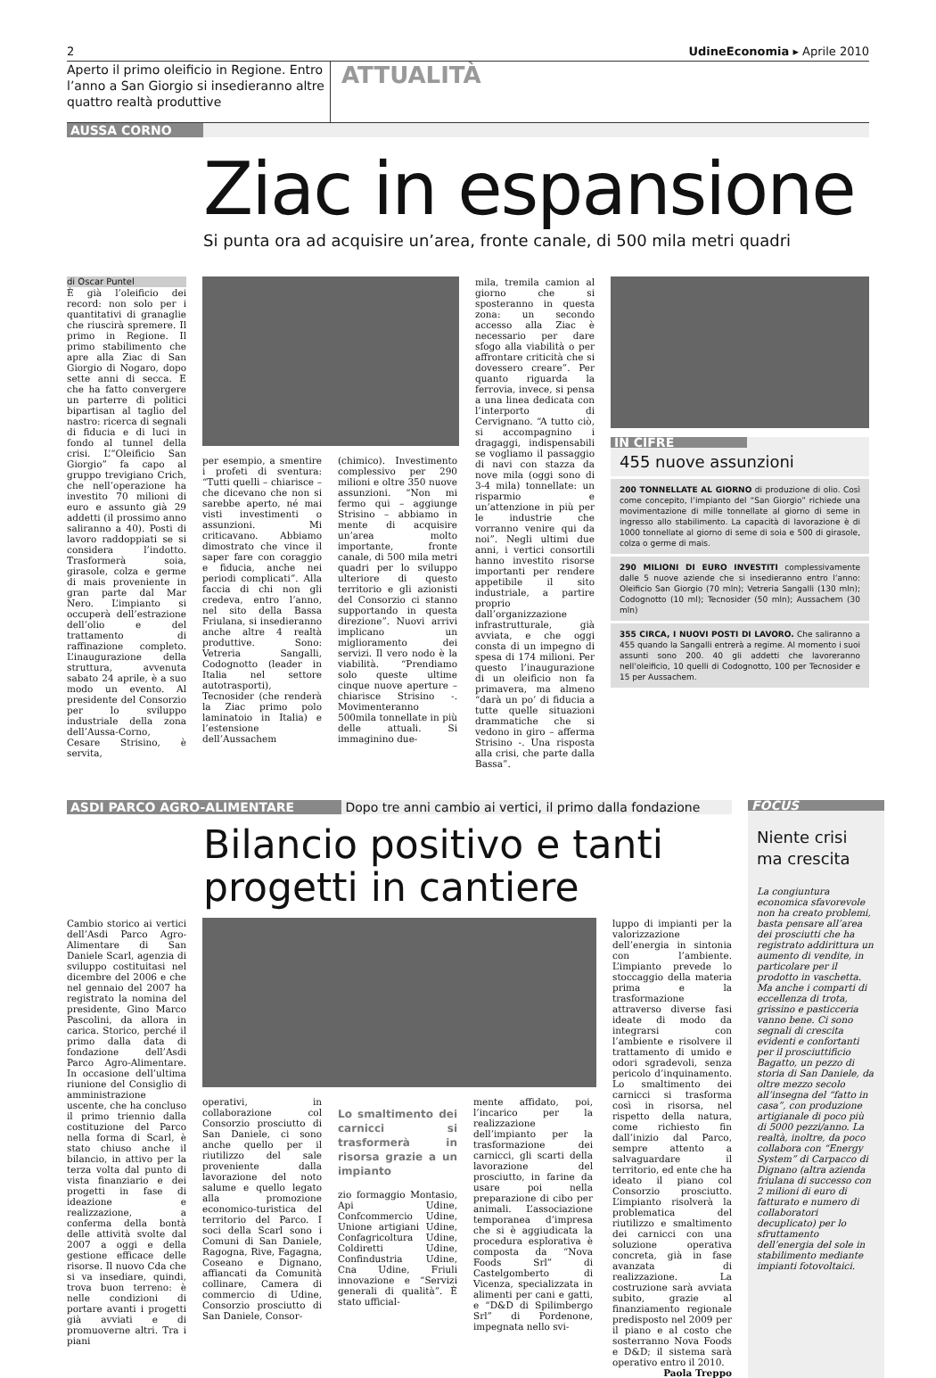2 UdineEconomia ▸ Aprile 2010
Aperto il primo oleificio in Regione. Entro l’anno a San Giorgio si insedieranno altre quattro realtà produttive
ATTUALITÀ
AUSSA CORNO
Ziac in espansione
Si punta ora ad acquisire un’area, fronte canale, di 500 mila metri quadri
di Oscar Puntel
È già l’oleificio dei record: non solo per i quantitativi di granaglie che riuscirà spremere. Il primo in Regione. Il primo stabilimento che apre alla Ziac di San Giorgio di Nogaro, dopo sette anni di secca. E che ha fatto convergere un parterre di politici bipartisan al taglio del nastro: ricerca di segnali di fiducia e di luci in fondo al tunnel della crisi. L’“Oleificio San Giorgio” fa capo al gruppo trevigiano Crich, che nell’operazione ha investito 70 milioni di euro e assunto già 29 addetti (il prossimo anno saliranno a 40). Posti di lavoro raddoppiati se si considera l’indotto. Trasformerà soia, girasole, colza e germe di mais proveniente in gran parte dal Mar Nero. L’impianto si occuperà dell’estrazione dell’olio e del trattamento di raffinazione completo. L’inaugurazione della struttura, avvenuta sabato 24 aprile, è a suo modo un evento. Al presidente del Consorzio per lo sviluppo industriale della zona dell’Aussa-Corno, Cesare Strisino, è servita,
per esempio, a smentire i profeti di sventura: “Tutti quelli – chiarisce – che dicevano che non si sarebbe aperto, né mai visti investimenti o assunzioni. Mi criticavano. Abbiamo dimostrato che vince il saper fare con coraggio e fiducia, anche nei periodi complicati”. Alla faccia di chi non gli credeva, entro l’anno, nel sito della Bassa Friulana, si insedieranno anche altre 4 realtà produttive. Sono: Vetreria Sangalli, Codognotto (leader in Italia nel settore autotrasporti), Tecnosider (che renderà la Ziac primo polo laminatoio in Italia) e l’estensione dell’Aussachem
(chimico). Investimento complessivo per 290 milioni e oltre 350 nuove assunzioni. “Non mi fermo qui – aggiunge Strisino – abbiamo in mente di acquisire un’area molto importante, fronte canale, di 500 mila metri quadri per lo sviluppo ulteriore di questo territorio e gli azionisti del Consorzio ci stanno supportando in questa direzione”. Nuovi arrivi implicano un miglioramento dei servizi. Il vero nodo è la viabilità. “Prendiamo solo queste ultime cinque nuove aperture – chiarisce Strisino -. Movimenteranno 500mila tonnellate in più delle attuali. Si immaginino due-
mila, tremila camion al giorno che si sposteranno in questa zona: un secondo accesso alla Ziac è necessario per dare sfogo alla viabilità o per affrontare criticità che si dovessero creare”. Per quanto riguarda la ferrovia, invece, si pensa a una linea dedicata con l’interporto di Cervignano. “A tutto ciò, si accompagnino i dragaggi, indispensabili se vogliamo il passaggio di navi con stazza da nove mila (oggi sono di 3-4 mila) tonnellate: un risparmio e un’attenzione in più per le industrie che vorranno venire qui da noi”. Negli ultimi due anni, i vertici consortili hanno investito risorse importanti per rendere appetibile il sito industriale, a partire proprio dall’organizzazione infrastrutturale, già avviata, e che oggi consta di un impegno di spesa di 174 milioni. Per questo l’inaugurazione di un oleificio non fa primavera, ma almeno “darà un po’ di fiducia a tutte quelle situazioni drammatiche che si vedono in giro – afferma Strisino -. Una risposta alla crisi, che parte dalla Bassa”.
IN CIFRE
455 nuove assunzioni
200 TONNELLATE AL GIORNO di produzione di olio. Così come concepito, l’impianto del “San Giorgio” richiede una movimentazione di mille tonnellate al giorno di seme in ingresso allo stabilimento. La capacità di lavorazione è di 1000 tonnellate al giorno di seme di soia e 500 di girasole, colza o germe di mais.
290 MILIONI DI EURO INVESTITI complessivamente dalle 5 nuove aziende che si insedieranno entro l’anno: Oleificio San Giorgio (70 mln); Vetreria Sangalli (130 mln); Codognotto (10 ml); Tecnosider (50 mln); Aussachem (30 mln)
355 CIRCA, I NUOVI POSTI DI LAVORO. Che saliranno a 455 quando la Sangalli entrerà a regime. Al momento i suoi assunti sono 200. 40 gli addetti che lavoreranno nell’oleificio, 10 quelli di Codognotto, 100 per Tecnosider e 15 per Aussachem.
ASDI PARCO AGRO-ALIMENTARE Dopo tre anni cambio ai vertici, il primo dalla fondazione
Bilancio positivo e tanti progetti in cantiere
Cambio storico ai vertici dell’Asdi Parco Agro-Alimentare di San Daniele Scarl, agenzia di sviluppo costituitasi nel dicembre del 2006 e che nel gennaio del 2007 ha registrato la nomina del presidente, Gino Marco Pascolini, da allora in carica. Storico, perché il primo dalla data di fondazione dell’Asdi Parco Agro-Alimentare. In occasione dell’ultima riunione del Consiglio di amministrazione uscente, che ha concluso il primo triennio dalla costituzione del Parco nella forma di Scarl, è stato chiuso anche il bilancio, in attivo per la terza volta dal punto di vista finanziario e dei progetti in fase di ideazione e realizzazione, a conferma della bontà delle attività svolte dal 2007 a oggi e della gestione efficace delle risorse. Il nuovo Cda che si va insediare, quindi, trova buon terreno: è nelle condizioni di portare avanti i progetti già avviati e di promuoverne altri. Tra i piani
operativi, in collaborazione col Consorzio prosciutto di San Daniele, ci sono anche quello per il riutilizzo del sale proveniente dalla lavorazione del noto salume e quello legato alla promozione economico-turistica del territorio del Parco. I soci della Scarl sono i Comuni di San Daniele, Ragogna, Rive, Fagagna, Coseano e Dignano, affiancati da Comunità collinare, Camera di commercio di Udine, Consorzio prosciutto di San Daniele, Consor-
Lo smaltimento dei carnicci si trasformerà in risorsa grazie a un impianto
zio formaggio Montasio, Api Udine, Confcommercio Udine, Unione artigiani Udine, Confagricoltura Udine, Coldiretti Udine, Confindustria Udine, Cna Udine, Friuli innovazione e “Servizi generali di qualità”. È stato ufficial-
mente affidato, poi, l’incarico per la realizzazione dell’impianto per la trasformazione dei carnicci, gli scarti della lavorazione del prosciutto, in farine da usare poi nella preparazione di cibo per animali. L’associazione temporanea d’impresa che si è aggiudicata la procedura esplorativa è composta da “Nova Foods Srl” di Castelgomberto di Vicenza, specializzata in alimenti per cani e gatti, e “D&D di Spilimbergo Srl” di Pordenone, impegnata nello svi-
luppo di impianti per la valorizzazione dell’energia in sintonia con l’ambiente. L’impianto prevede lo stoccaggio della materia prima e la trasformazione attraverso diverse fasi ideate di modo da integrarsi con l’ambiente e risolvere il trattamento di umido e odori sgradevoli, senza pericolo d’inquinamento. Lo smaltimento dei carnicci si trasforma così in risorsa, nel rispetto della natura, come richiesto fin dall’inizio dal Parco, sempre attento a salvaguardare il territorio, ed ente che ha ideato il piano col Consorzio prosciutto. L’impianto risolverà la problematica del riutilizzo e smaltimento dei carnicci con una soluzione operativa concreta, già in fase avanzata di realizzazione. La costruzione sarà avviata subito, grazie al finanziamento regionale predisposto nel 2009 per il piano e al costo che sosterranno Nova Foods e D&D; il sistema sarà operativo entro il 2010.
Paola Treppo
FOCUS
Niente crisi ma crescita
La congiuntura economica sfavorevole non ha creato problemi, basta pensare all’area dei prosciutti che ha registrato addirittura un aumento di vendite, in particolare per il prodotto in vaschetta. Ma anche i comparti di eccellenza di trota, grissino e pasticceria vanno bene. Ci sono segnali di crescita evidenti e confortanti per il prosciuttificio Bagatto, un pezzo di storia di San Daniele, da oltre mezzo secolo all’insegna del “fatto in casa”, con produzione artigianale di poco più di 5000 pezzi/anno. La realtà, inoltre, da poco collabora con “Energy System” di Carpacco di Dignano (altra azienda friulana di successo con 2 milioni di euro di fatturato e numero di collaboratori decuplicato) per lo sfruttamento dell’energia del sole in stabilimento mediante impianti fotovoltaici.